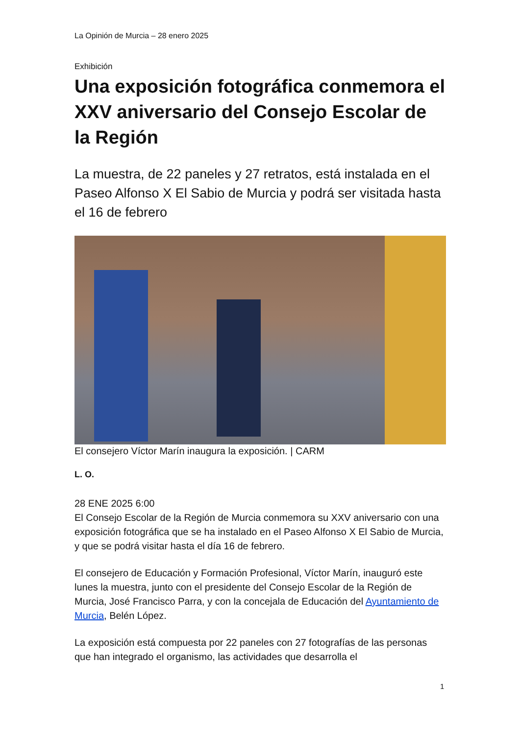La Opinión de Murcia – 28 enero 2025
Exhibición
Una exposición fotográfica conmemora el XXV aniversario del Consejo Escolar de la Región
La muestra, de 22 paneles y 27 retratos, está instalada en el Paseo Alfonso X El Sabio de Murcia y podrá ser visitada hasta el 16 de febrero
El consejero Víctor Marín inaugura la exposición. | CARM
L. O.
28 ENE 2025 6:00
El Consejo Escolar de la Región de Murcia conmemora su XXV aniversario con una exposición fotográfica que se ha instalado en el Paseo Alfonso X El Sabio de Murcia, y que se podrá visitar hasta el día 16 de febrero.
El consejero de Educación y Formación Profesional, Víctor Marín, inauguró este lunes la muestra, junto con el presidente del Consejo Escolar de la Región de Murcia, José Francisco Parra, y con la concejala de Educación del Ayuntamiento de Murcia, Belén López.
La exposición está compuesta por 22 paneles con 27 fotografías de las personas que han integrado el organismo, las actividades que desarrolla el
1